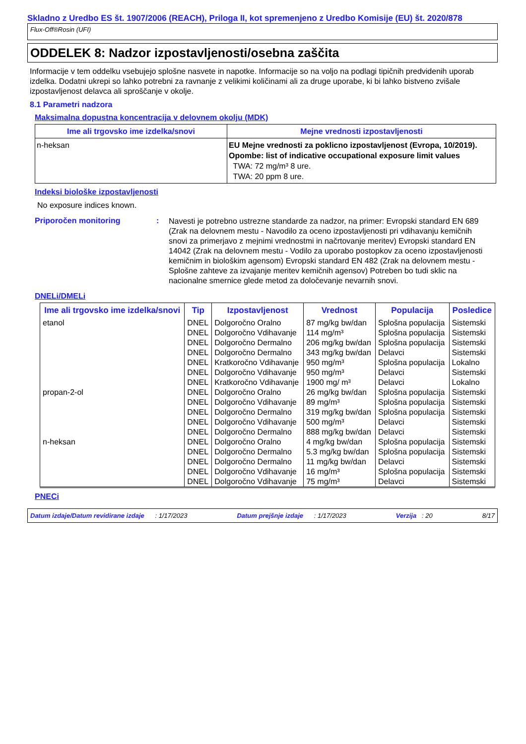Skladno z Uredbo ES št. 1907/2006 (REACH), Priloga II, kot spremenjeno z Uredbo Komisije (EU) št. 2020/878
Flux-Off®Rosin (UFI)
ODDELEK 8: Nadzor izpostavljenosti/osebna zaščita
Informacije v tem oddelku vsebujejo splošne nasvete in napotke. Informacije so na voljo na podlagi tipičnih predvidenih uporab izdelka. Dodatni ukrepi so lahko potrebni za ravnanje z velikimi količinami ali za druge uporabe, ki bi lahko bistveno zvišale izpostavljenost delavca ali sproščanje v okolje.
8.1 Parametri nadzora
Maksimalna dopustna koncentracija v delovnem okolju (MDK)
| Ime ali trgovsko ime izdelka/snovi | Mejne vrednosti izpostavljenosti |
| --- | --- |
| n-heksan | EU Mejne vrednosti za poklicno izpostavljenost (Evropa, 10/2019). Opombe: list of indicative occupational exposure limit values TWA: 72 mg/m³ 8 ure. TWA: 20 ppm 8 ure. |
Indeksi biološke izpostavljenosti
No exposure indices known.
Priporočen monitoring :
Navesti je potrebno ustrezne standarde za nadzor, na primer: Evropski standard EN 689 (Zrak na delovnem mestu - Navodilo za oceno izpostavljenosti pri vdihavanju kemičnih snovi za primerjavo z mejnimi vrednostmi in načrtovanje meritev) Evropski standard EN 14042 (Zrak na delovnem mestu - Vodilo za uporabo postopkov za oceno izpostavljenosti kemičnim in biološkim agensom) Evropski standard EN 482 (Zrak na delovnem mestu - Splošne zahteve za izvajanje meritev kemičnih agensov) Potreben bo tudi sklic na nacionalne smernice glede metod za določevanje nevarnih snovi.
DNELi/DMELi
| Ime ali trgovsko ime izdelka/snovi | Tip | Izpostavljenost | Vrednost | Populacija | Posledice |
| --- | --- | --- | --- | --- | --- |
| etanol | DNEL | Dolgoročno Oralno | 87 mg/kg bw/dan | Splošna populacija | Sistemski |
| | DNEL | Dolgoročno Vdihavanje | 114 mg/m³ | Splošna populacija | Sistemski |
| | DNEL | Dolgoročno Dermalno | 206 mg/kg bw/dan | Splošna populacija | Sistemski |
| | DNEL | Dolgoročno Dermalno | 343 mg/kg bw/dan | Delavci | Sistemski |
| | DNEL | Kratkoročno Vdihavanje | 950 mg/m³ | Splošna populacija | Lokalno |
| | DNEL | Dolgoročno Vdihavanje | 950 mg/m³ | Delavci | Sistemski |
| | DNEL | Kratkoročno Vdihavanje | 1900 mg/ m³ | Delavci | Lokalno |
| propan-2-ol | DNEL | Dolgoročno Oralno | 26 mg/kg bw/dan | Splošna populacija | Sistemski |
| | DNEL | Dolgoročno Vdihavanje | 89 mg/m³ | Splošna populacija | Sistemski |
| | DNEL | Dolgoročno Dermalno | 319 mg/kg bw/dan | Splošna populacija | Sistemski |
| | DNEL | Dolgoročno Vdihavanje | 500 mg/m³ | Delavci | Sistemski |
| | DNEL | Dolgoročno Dermalno | 888 mg/kg bw/dan | Delavci | Sistemski |
| n-heksan | DNEL | Dolgoročno Oralno | 4 mg/kg bw/dan | Splošna populacija | Sistemski |
| | DNEL | Dolgoročno Dermalno | 5.3 mg/kg bw/dan | Splošna populacija | Sistemski |
| | DNEL | Dolgoročno Dermalno | 11 mg/kg bw/dan | Delavci | Sistemski |
| | DNEL | Dolgoročno Vdihavanje | 16 mg/m³ | Splošna populacija | Sistemski |
| | DNEL | Dolgoročno Vdihavanje | 75 mg/m³ | Delavci | Sistemski |
PNECi
Datum izdaje/Datum revidirane izdaje : 1/17/2023 Datum prejšnje izdaje : 1/17/2023 Verzija : 20 8/17